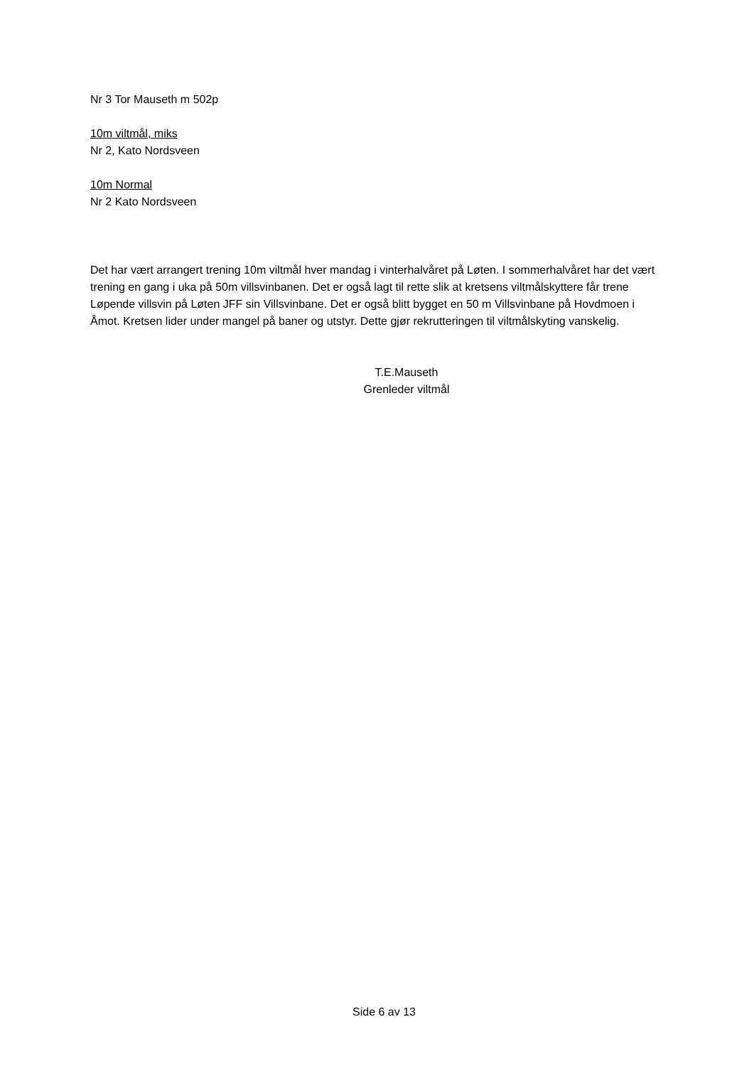Nr 3 Tor Mauseth m 502p
10m viltmål, miks
Nr 2, Kato Nordsveen
10m Normal
Nr 2 Kato Nordsveen
Det har vært arrangert trening 10m viltmål hver mandag i vinterhalvåret på Løten. I sommerhalvåret har det vært trening en gang i uka på 50m villsvinbanen. Det er også lagt til rette slik at kretsens viltmålskyttere får trene Løpende villsvin på Løten JFF sin Villsvinbane. Det er også blitt bygget en 50 m Villsvinbane på Hovdmoen i Åmot. Kretsen lider under mangel på baner og utstyr. Dette gjør rekrutteringen til viltmålskyting vanskelig.
T.E.Mauseth
Grenleder viltmål
Side 6 av 13